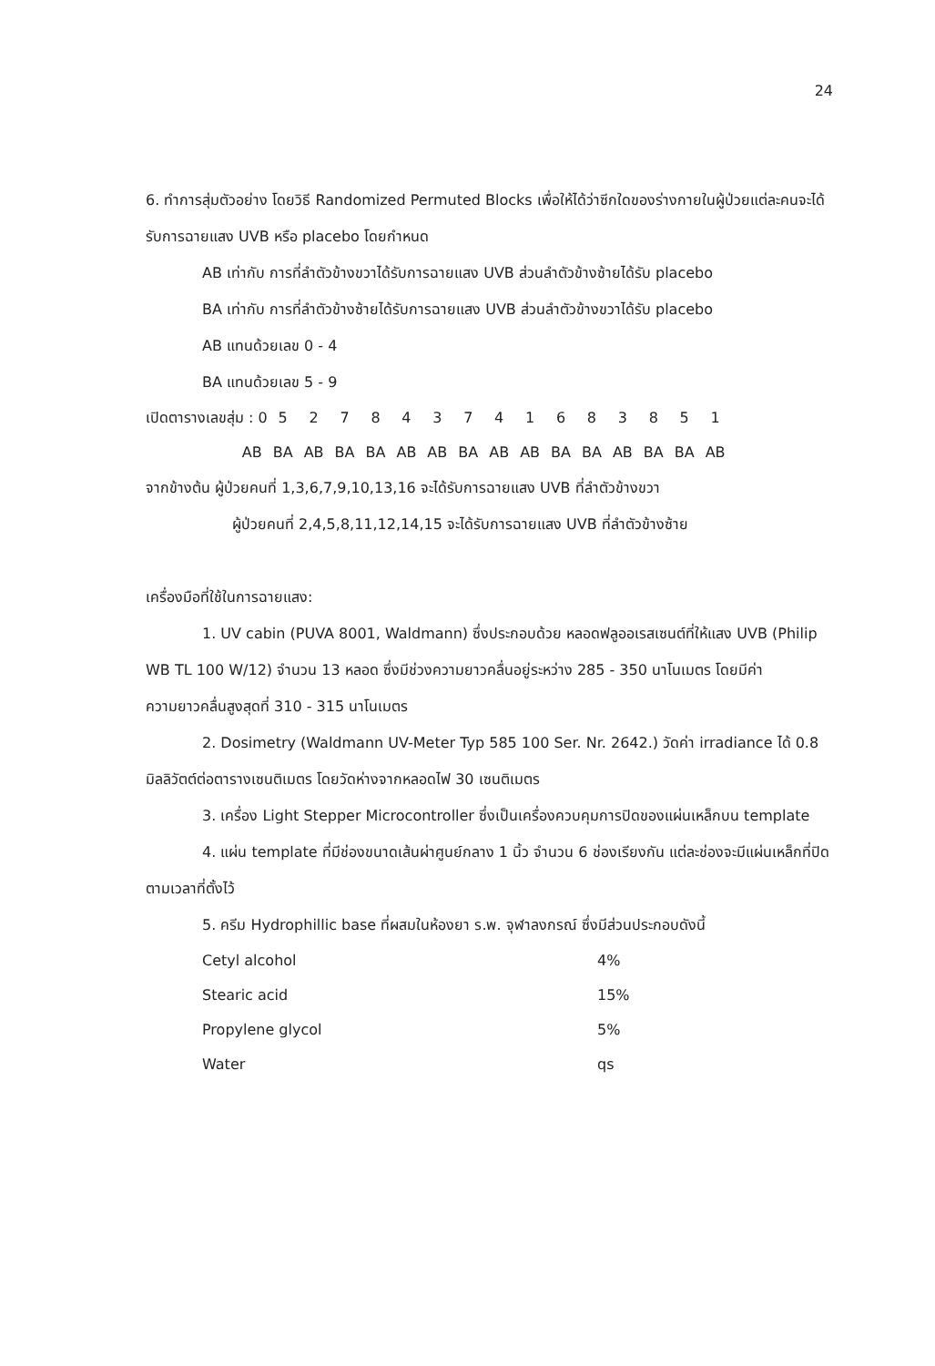24
6. ทำการสุ่มตัวอย่าง โดยวิธี Randomized Permuted Blocks เพื่อให้ได้ว่าซีกใดของร่างกายในผู้ป่วยแต่ละคนจะได้รับการฉายแสง UVB หรือ placebo โดยกำหนด
AB เท่ากับ การที่ลำตัวข้างขวาได้รับการฉายแสง UVB ส่วนลำตัวข้างซ้ายได้รับ placebo
BA เท่ากับ การที่ลำตัวข้างซ้ายได้รับการฉายแสง UVB ส่วนลำตัวข้างขวาได้รับ placebo
AB แทนด้วยเลข 0 - 4
BA แทนด้วยเลข 5 - 9
| เปิดตารางเลขสุ่ม : 0 | 5 | 2 | 7 | 8 | 4 | 3 | 7 | 4 | 1 | 6 | 8 | 3 | 8 | 5 | 1 |
| AB | BA | AB | BA | BA | AB | AB | BA | AB | AB | BA | BA | AB | BA | BA | AB |
จากข้างต้น ผู้ป่วยคนที่ 1,3,6,7,9,10,13,16 จะได้รับการฉายแสง UVB ที่ลำตัวข้างขวา
ผู้ป่วยคนที่ 2,4,5,8,11,12,14,15 จะได้รับการฉายแสง UVB ที่ลำตัวข้างซ้าย
เครื่องมือที่ใช้ในการฉายแสง:
1. UV cabin (PUVA 8001, Waldmann) ซึ่งประกอบด้วย หลอดฟลูออเรสเซนต์ที่ให้แสง UVB (Philip WB TL 100 W/12) จำนวน 13 หลอด ซึ่งมีช่วงความยาวคลื่นอยู่ระหว่าง 285 - 350 นาโนเมตร โดยมีค่าความยาวคลื่นสูงสุดที่ 310 - 315 นาโนเมตร
2. Dosimetry (Waldmann UV-Meter Typ 585 100 Ser. Nr. 2642.) วัดค่า irradiance ได้ 0.8 มิลลิวัตต์ต่อตารางเซนติเมตร โดยวัดห่างจากหลอดไฟ 30 เซนติเมตร
3. เครื่อง Light Stepper Microcontroller ซึ่งเป็นเครื่องควบคุมการปิดของแผ่นเหล็กบน template
4. แผ่น template ที่มีช่องขนาดเส้นผ่าศูนย์กลาง 1 นิ้ว จำนวน 6 ช่องเรียงกัน แต่ละช่องจะมีแผ่นเหล็กที่ปิดตามเวลาที่ตั้งไว้
5. ครีม Hydrophillic base ที่ผสมในห้องยา ร.พ. จุฬาลงกรณ์ ซึ่งมีส่วนประกอบดังนี้
| Cetyl alcohol | 4% |
| Stearic acid | 15% |
| Propylene glycol | 5% |
| Water | qs |